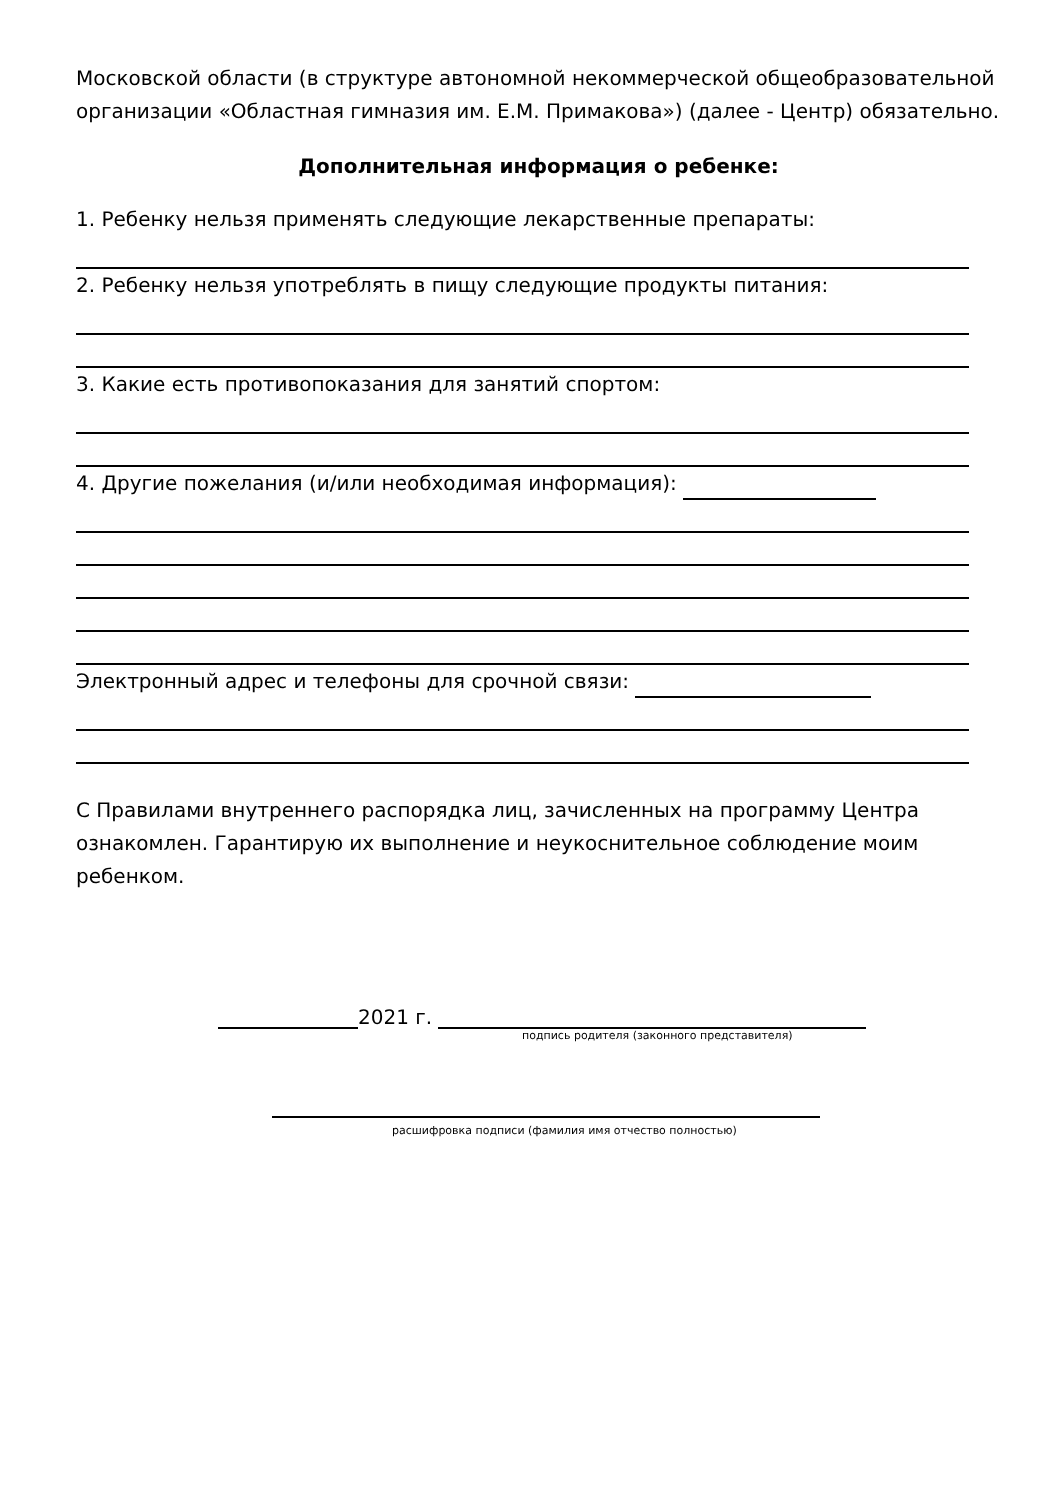Московской области (в структуре автономной некоммерческой общеобразовательной организации «Областная гимназия им. Е.М. Примакова») (далее - Центр) обязательно.
Дополнительная информация о ребенке:
1. Ребенку нельзя применять следующие лекарственные препараты:
2. Ребенку нельзя употреблять в пищу следующие продукты питания:
3. Какие есть противопоказания для занятий спортом:
4. Другие пожелания (и/или необходимая информация):
Электронный адрес и телефоны для срочной связи:
С Правилами внутреннего распорядка лиц, зачисленных на программу Центра ознакомлен. Гарантирую их выполнение и неукоснительное соблюдение моим ребенком.
2021 г.
подпись родителя (законного представителя)
расшифровка подписи (фамилия имя отчество полностью)